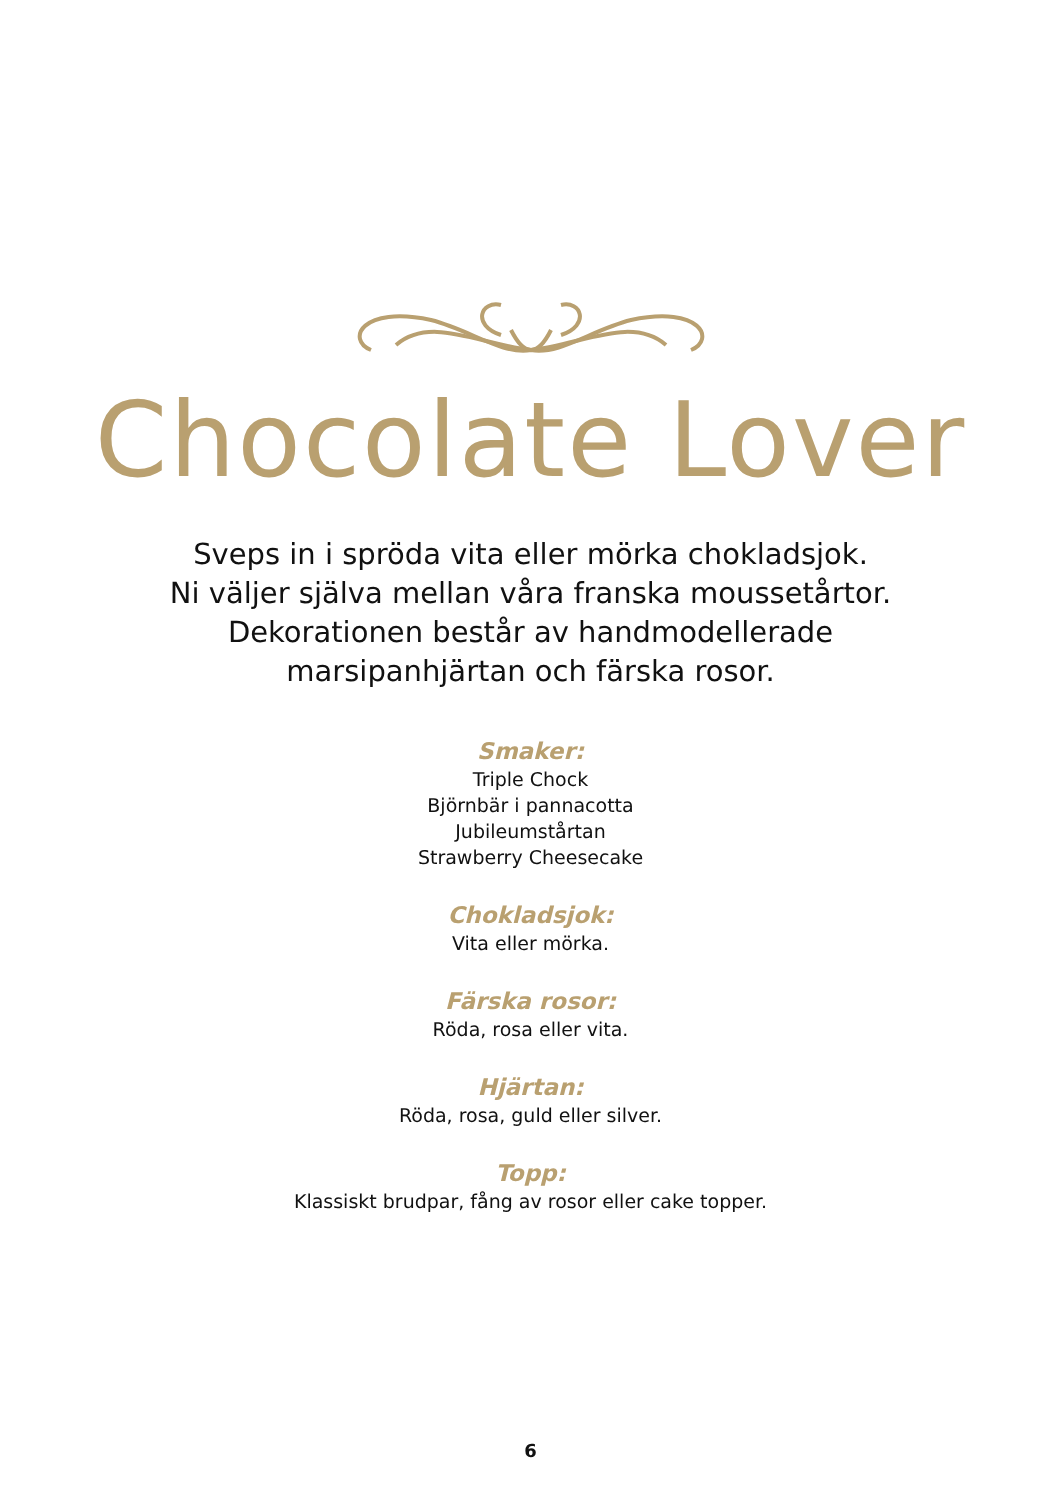Chocolate Lover
Sveps in i spröda vita eller mörka chokladsjok.
Ni väljer själva mellan våra franska moussetårtor.
Dekorationen består av handmodellerade
marsipanhjärtan och färska rosor.
Smaker:
Triple Chock
Björnbär i pannacotta
Jubileumstårtan
Strawberry Cheesecake
Chokladsjok:
Vita eller mörka.
Färska rosor:
Röda, rosa eller vita.
Hjärtan:
Röda, rosa, guld eller silver.
Topp:
Klassiskt brudpar, fång av rosor eller cake topper.
6